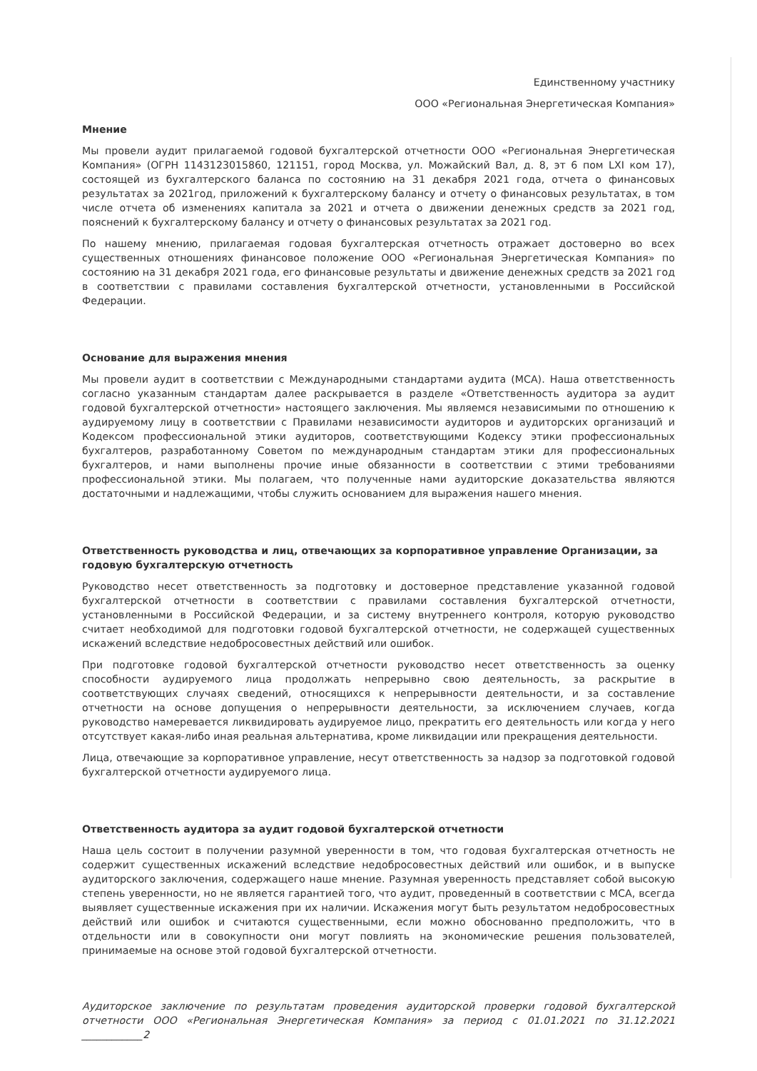Единственному участнику
ООО «Региональная Энергетическая Компания»
Мнение
Мы провели аудит прилагаемой годовой бухгалтерской отчетности ООО «Региональная Энергетическая Компания» (ОГРН 1143123015860, 121151, город Москва, ул. Можайский Вал, д. 8, эт 6 пом LXI ком 17), состоящей из бухгалтерского баланса по состоянию на 31 декабря 2021 года, отчета о финансовых результатах за 2021год, приложений к бухгалтерскому балансу и отчету о финансовых результатах, в том числе отчета об изменениях капитала за 2021 и отчета о движении денежных средств за 2021 год, пояснений к бухгалтерскому балансу и отчету о финансовых результатах за 2021 год.
По нашему мнению, прилагаемая годовая бухгалтерская отчетность отражает достоверно во всех существенных отношениях финансовое положение ООО «Региональная Энергетическая Компания» по состоянию на 31 декабря 2021 года, его финансовые результаты и движение денежных средств за 2021 год в соответствии с правилами составления бухгалтерской отчетности, установленными в Российской Федерации.
Основание для выражения мнения
Мы провели аудит в соответствии с Международными стандартами аудита (МСА). Наша ответственность согласно указанным стандартам далее раскрывается в разделе «Ответственность аудитора за аудит годовой бухгалтерской отчетности» настоящего заключения. Мы являемся независимыми по отношению к аудируемому лицу в соответствии с Правилами независимости аудиторов и аудиторских организаций и Кодексом профессиональной этики аудиторов, соответствующими Кодексу этики профессиональных бухгалтеров, разработанному Советом по международным стандартам этики для профессиональных бухгалтеров, и нами выполнены прочие иные обязанности в соответствии с этими требованиями профессиональной этики. Мы полагаем, что полученные нами аудиторские доказательства являются достаточными и надлежащими, чтобы служить основанием для выражения нашего мнения.
Ответственность руководства и лиц, отвечающих за корпоративное управление Организации, за годовую бухгалтерскую отчетность
Руководство несет ответственность за подготовку и достоверное представление указанной годовой бухгалтерской отчетности в соответствии с правилами составления бухгалтерской отчетности, установленными в Российской Федерации, и за систему внутреннего контроля, которую руководство считает необходимой для подготовки годовой бухгалтерской отчетности, не содержащей существенных искажений вследствие недобросовестных действий или ошибок.
При подготовке годовой бухгалтерской отчетности руководство несет ответственность за оценку способности аудируемого лица продолжать непрерывно свою деятельность, за раскрытие в соответствующих случаях сведений, относящихся к непрерывности деятельности, и за составление отчетности на основе допущения о непрерывности деятельности, за исключением случаев, когда руководство намеревается ликвидировать аудируемое лицо, прекратить его деятельность или когда у него отсутствует какая-либо иная реальная альтернатива, кроме ликвидации или прекращения деятельности.
Лица, отвечающие за корпоративное управление, несут ответственность за надзор за подготовкой годовой бухгалтерской отчетности аудируемого лица.
Ответственность аудитора за аудит годовой бухгалтерской отчетности
Наша цель состоит в получении разумной уверенности в том, что годовая бухгалтерская отчетность не содержит существенных искажений вследствие недобросовестных действий или ошибок, и в выпуске аудиторского заключения, содержащего наше мнение. Разумная уверенность представляет собой высокую степень уверенности, но не является гарантией того, что аудит, проведенный в соответствии с МСА, всегда выявляет существенные искажения при их наличии. Искажения могут быть результатом недобросовестных действий или ошибок и считаются существенными, если можно обоснованно предположить, что в отдельности или в совокупности они могут повлиять на экономические решения пользователей, принимаемые на основе этой годовой бухгалтерской отчетности.
Аудиторское заключение по результатам проведения аудиторской проверки годовой бухгалтерской отчетности ООО «Региональная Энергетическая Компания» за период с 01.01.2021 по 31.12.2021 ____________2